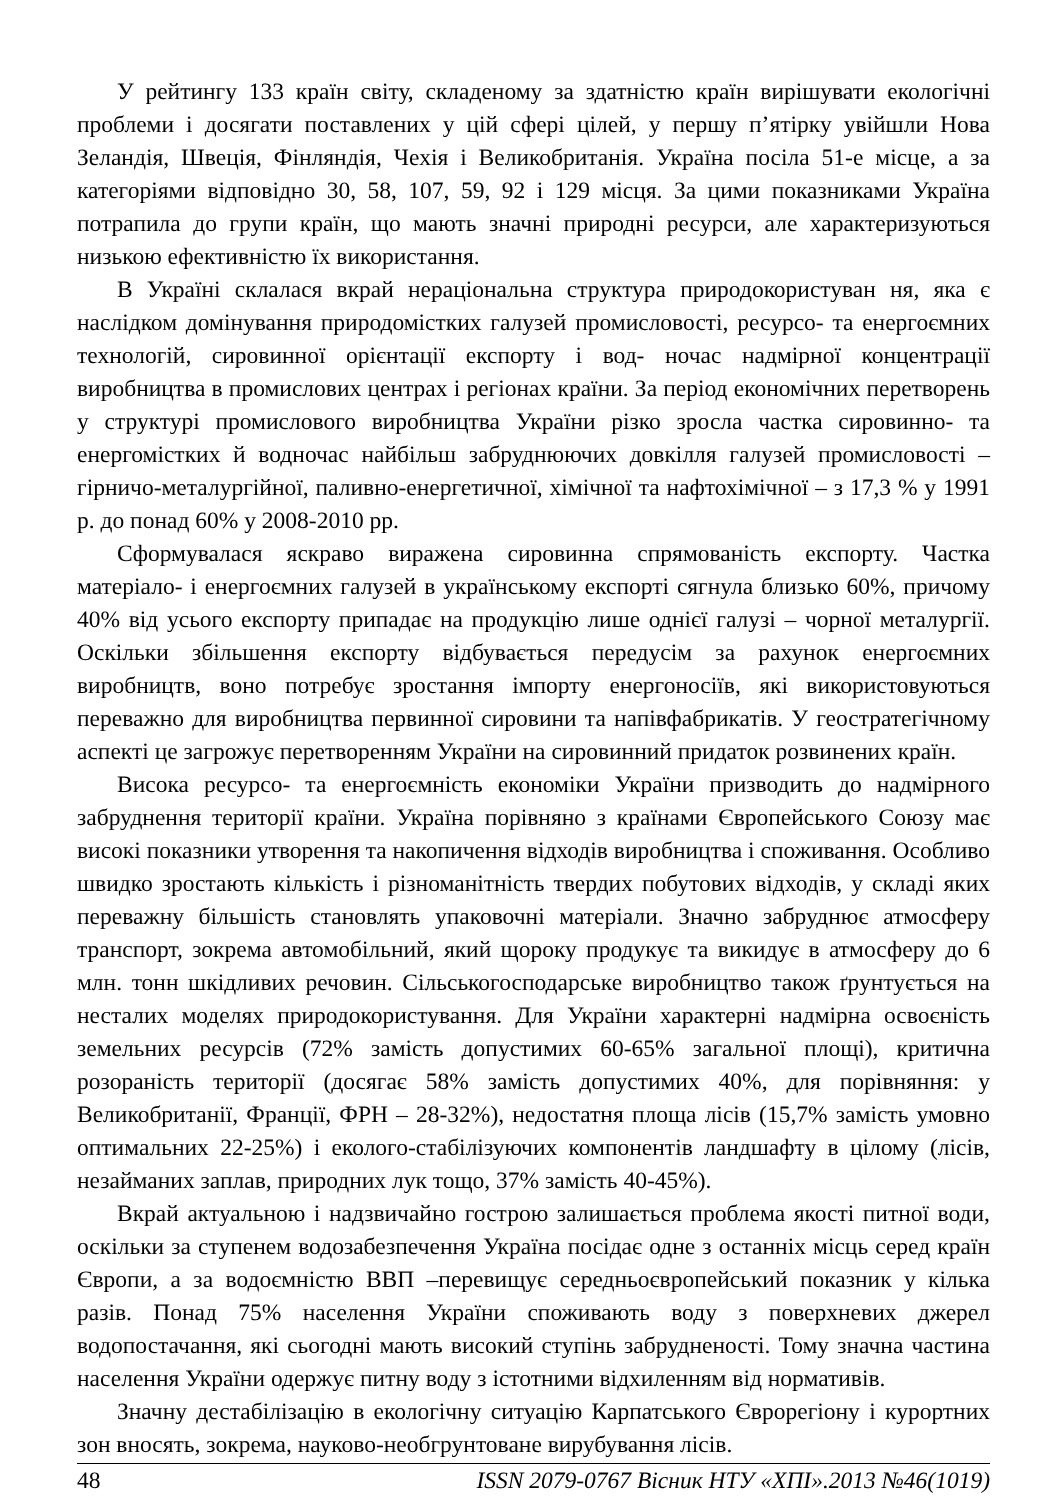У рейтингу 133 країн світу, складеному за здатністю країн вирішувати екологічні проблеми і досягати поставлених у цій сфері цілей, у першу п’ятірку увійшли Нова Зеландія, Швеція, Фінляндія, Чехія і Великобританія. Україна посіла 51-е місце, а за категоріями відповідно 30, 58, 107, 59, 92 і 129 місця. За цими показниками Україна потрапила до групи країн, що мають значні природні ресурси, але характеризуються низькою ефективністю їх використання.
В Україні склалася вкрай нераціональна структура природокористуван ня, яка є наслідком домінування природомістких галузей промисловості, ресурсо- та енергоємних технологій, сировинної орієнтації експорту і вод- ночас надмірної концентрації виробництва в промислових центрах і регіонах країни. За період економічних перетворень у структурі промислового виробництва України різко зросла частка сировинно- та енергомістких й водночас найбільш забруднюючих довкілля галузей промисловості – гірничо-металургійної, паливно-енергетичної, хімічної та нафтохімічної – з 17,3 % у 1991 р. до понад 60% у 2008-2010 рр.
Сформувалася яскраво виражена сировинна спрямованість експорту. Частка матеріало- і енергоємних галузей в українському експорті сягнула близько 60%, причому 40% від усього експорту припадає на продукцію лише однієї галузі – чорної металургії. Оскільки збільшення експорту відбувається передусім за рахунок енергоємних виробництв, воно потребує зростання імпорту енергоносіїв, які використовуються переважно для виробництва первинної сировини та напівфабрикатів. У геостратегічному аспекті це загрожує перетворенням України на сировинний придаток розвинених країн.
Висока ресурсо- та енергоємність економіки України призводить до надмірного забруднення території країни. Україна порівняно з країнами Європейського Союзу має високі показники утворення та накопичення відходів виробництва і споживання. Особливо швидко зростають кількість і різноманітність твердих побутових відходів, у складі яких переважну більшість становлять упаковочні матеріали. Значно забруднює атмосферу транспорт, зокрема автомобільний, який щороку продукує та викидує в атмосферу до 6 млн. тонн шкідливих речовин. Сільськогосподарське виробництво також ґрунтується на несталих моделях природокористування. Для України характерні надмірна освоєність земельних ресурсів (72% замість допустимих 60-65% загальної площі), критична розораність території (досягає 58% замість допустимих 40%, для порівняння: у Великобританії, Франції, ФРН – 28-32%), недостатня площа лісів (15,7% замість умовно оптимальних 22-25%) і еколого-стабілізуючих компонентів ландшафту в цілому (лісів, незайманих заплав, природних лук тощо, 37% замість 40-45%).
Вкрай актуальною і надзвичайно гострою залишається проблема якості питної води, оскільки за ступенем водозабезпечення Україна посідає одне з останніх місць серед країн Європи, а за водоємністю ВВП –перевищує середньоєвропейський показник у кілька разів. Понад 75% населення України споживають воду з поверхневих джерел водопостачання, які сьогодні мають високий ступінь забрудненості. Тому значна частина населення України одержує питну воду з істотними відхиленням від нормативів.
Значну дестабілізацію в екологічну ситуацію Карпатського Єврорегіону і курортних зон вносять, зокрема, науково-необгрунтоване вирубування лісів.
48 ISSN 2079-0767 Вісник НТУ «ХПІ».2013 №46(1019)